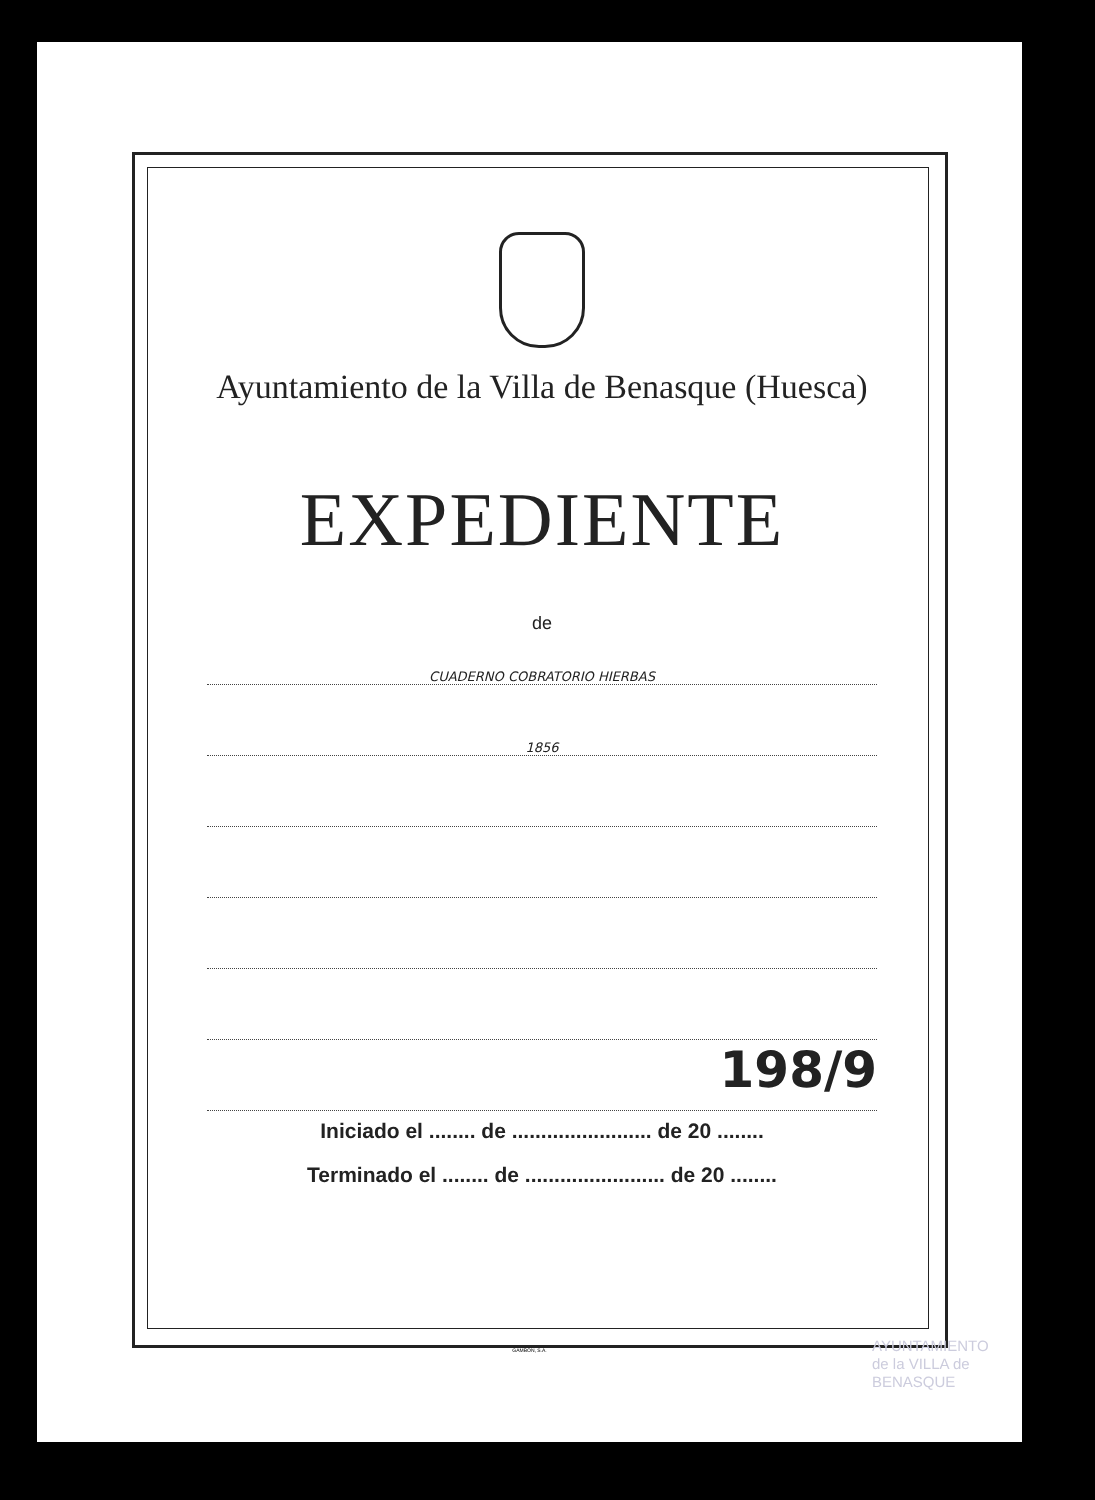Ayuntamiento de la Villa de Benasque (Huesca)
EXPEDIENTE
de
CUADERNO COBRATORIO HIERBAS
1856
198/9
Iniciado el ........ de ........................ de 20 ........
Terminado el ........ de ........................ de 20 ........
GAMBÓN, S.A.
AYUNTAMIENTO
de la VILLA de
BENASQUE